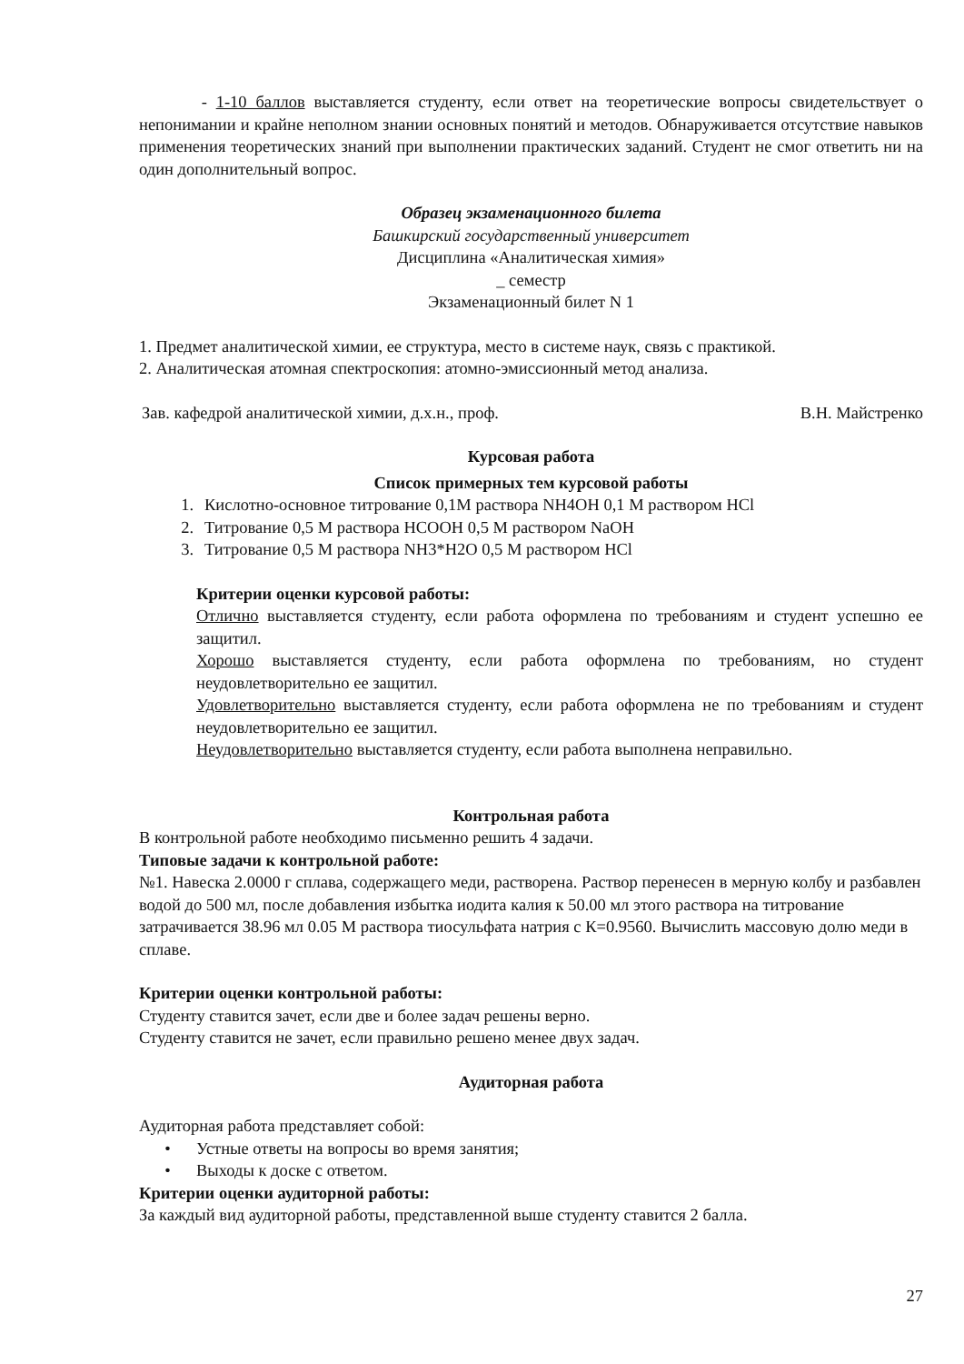- 1-10 баллов выставляется студенту, если ответ на теоретические вопросы свидетельствует о непонимании и крайне неполном знании основных понятий и методов. Обнаруживается отсутствие навыков применения теоретических знаний при выполнении практических заданий. Студент не смог ответить ни на один дополнительный вопрос.
Образец экзаменационного билета
Башкирский государственный университет
Дисциплина «Аналитическая химия»
_ семестр
Экзаменационный билет N 1
1. Предмет аналитической химии, ее структура, место в системе наук, связь с практикой.
2. Аналитическая атомная спектроскопия: атомно-эмиссионный метод анализа.
Зав. кафедрой аналитической химии, д.х.н., проф. В.Н. Майстренко
Курсовая работа
Список примерных тем курсовой работы
1. Кислотно-основное титрование 0,1М раствора NH4OH 0,1 М раствором HCl
2. Титрование 0,5 М раствора HCOOH 0,5 М раствором NaOH
3. Титрование 0,5 М раствора NH3*H2O 0,5 М раствором HCl
Критерии оценки курсовой работы:
Отлично выставляется студенту, если работа оформлена по требованиям и студент успешно ее защитил.
Хорошо выставляется студенту, если работа оформлена по требованиям, но студент неудовлетворительно ее защитил.
Удовлетворительно выставляется студенту, если работа оформлена не по требованиям и студент неудовлетворительно ее защитил.
Неудовлетворительно выставляется студенту, если работа выполнена неправильно.
Контрольная работа
В контрольной работе необходимо письменно решить 4 задачи.
Типовые задачи к контрольной работе:
№1. Навеска 2.0000 г сплава, содержащего меди, растворена. Раствор перенесен в мерную колбу и разбавлен водой до 500 мл, после добавления избытка иодита калия к 50.00 мл этого раствора на титрование затрачивается 38.96 мл 0.05 М раствора тиосульфата натрия с К=0.9560. Вычислить массовую долю меди в сплаве.
Критерии оценки контрольной работы:
Студенту ставится зачет, если две и более задач решены верно.
Студенту ставится не зачет, если правильно решено менее двух задач.
Аудиторная работа
Аудиторная работа представляет собой:
• Устные ответы на вопросы во время занятия;
• Выходы к доске с ответом.
Критерии оценки аудиторной работы:
За каждый вид аудиторной работы, представленной выше студенту ставится 2 балла.
27